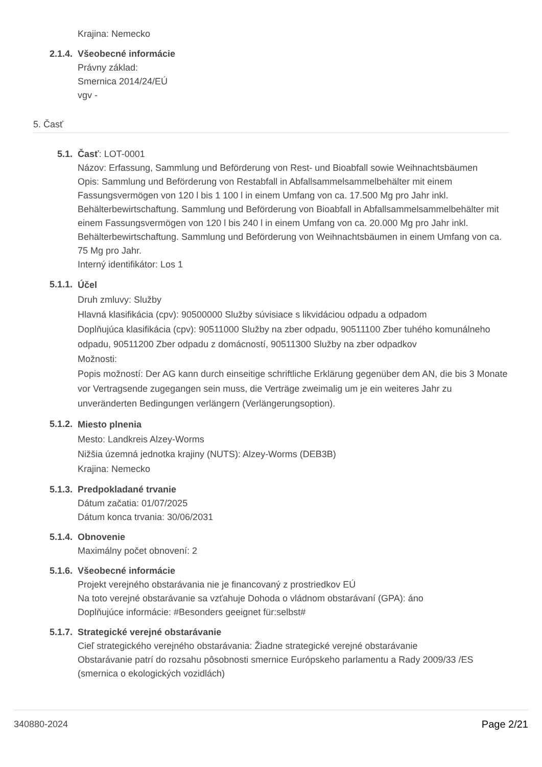Krajina: Nemecko
2.1.4. Všeobecné informácie
Právny základ:
Smernica 2014/24/EÚ
vgv -
5. Časť
5.1. Časť: LOT-0001
Názov: Erfassung, Sammlung und Beförderung von Rest- und Bioabfall sowie Weihnachtsbäumen
Opis: Sammlung und Beförderung von Restabfall in Abfallsammelsammelbehälter mit einem Fassungsvermögen von 120 l bis 1 100 l in einem Umfang von ca. 17.500 Mg pro Jahr inkl. Behälterbewirtschaftung. Sammlung und Beförderung von Bioabfall in Abfallsammelsammelbehälter mit einem Fassungsvermögen von 120 l bis 240 l in einem Umfang von ca. 20.000 Mg pro Jahr inkl. Behälterbewirtschaftung. Sammlung und Beförderung von Weihnachtsbäumen in einem Umfang von ca. 75 Mg pro Jahr.
Interný identifikátor: Los 1
5.1.1.
Účel
Druh zmluvy: Služby
Hlavná klasifikácia (cpv): 90500000 Služby súvisiace s likvidáciou odpadu a odpadom
Doplňujúca klasifikácia (cpv): 90511000 Služby na zber odpadu, 90511100 Zber tuhého komunálneho odpadu, 90511200 Zber odpadu z domácností, 90511300 Služby na zber odpadkov
Možnosti:
Popis možností: Der AG kann durch einseitige schriftliche Erklärung gegenüber dem AN, die bis 3 Monate vor Vertragsende zugegangen sein muss, die Verträge zweimalig um je ein weiteres Jahr zu unveränderten Bedingungen verlängern (Verlängerungsoption).
5.1.2.
Miesto plnenia
Mesto: Landkreis Alzey-Worms
Nižšia územná jednotka krajiny (NUTS): Alzey-Worms (DEB3B)
Krajina: Nemecko
5.1.3. Predpokladané trvanie
Dátum začatia: 01/07/2025
Dátum konca trvania: 30/06/2031
5.1.4. Obnovenie
Maximálny počet obnovení: 2
5.1.6. Všeobecné informácie
Projekt verejného obstarávania nie je financovaný z prostriedkov EÚ
Na toto verejné obstarávanie sa vzťahuje Dohoda o vládnom obstarávaní (GPA): áno
Doplňujúce informácie: #Besonders geeignet für:selbst#
5.1.7. Strategické verejné obstarávanie
Cieľ strategického verejného obstarávania: Žiadne strategické verejné obstarávanie
Obstarávanie patrí do rozsahu pôsobnosti smernice Európskeho parlamentu a Rady 2009/33 /ES (smernica o ekologických vozidlách)
340880-2024 Page 2/21